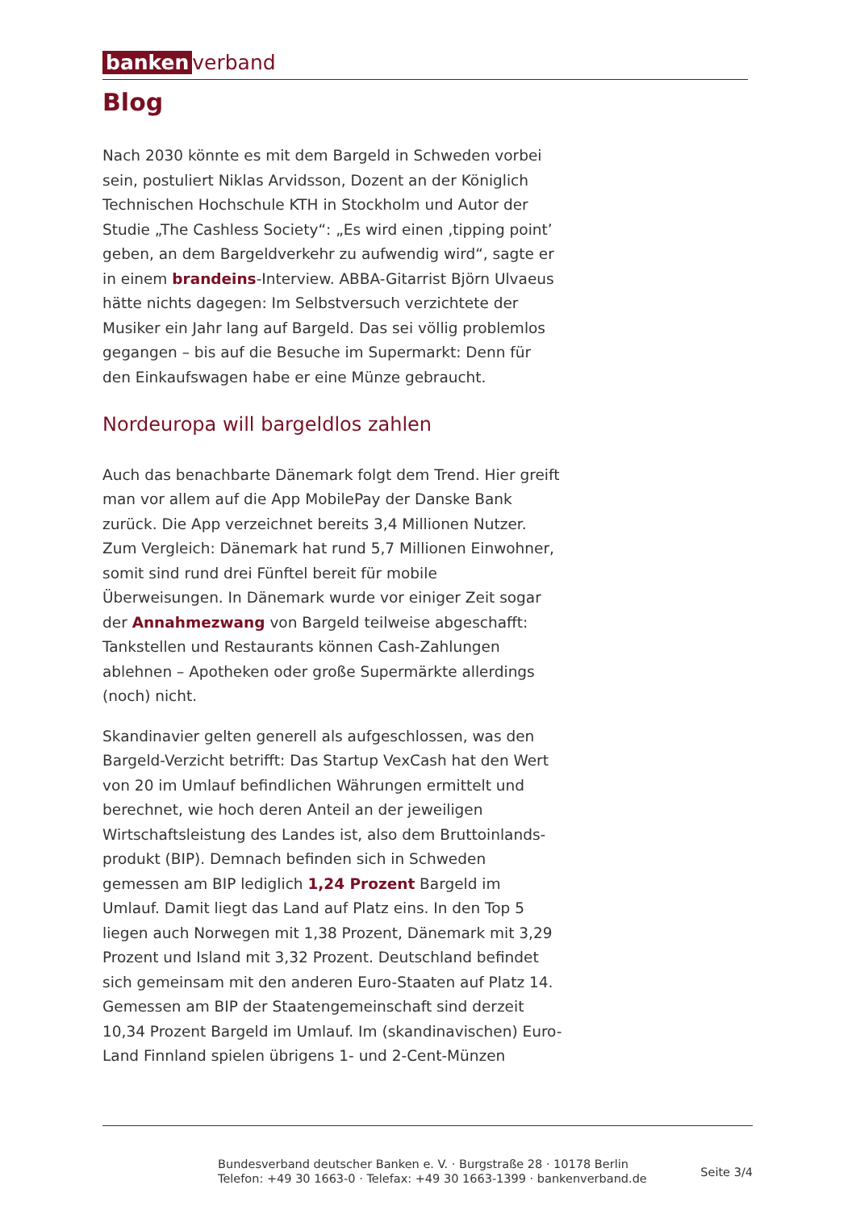banken verband
Blog
Nach 2030 könnte es mit dem Bargeld in Schweden vorbei sein, postuliert Niklas Arvidsson, Dozent an der Königlich Technischen Hochschule KTH in Stockholm und Autor der Studie „The Cashless Society“: „Es wird einen ‚tipping point’ geben, an dem Bargeldverkehr zu aufwendig wird“, sagte er in einem brandeins-Interview. ABBA-Gitarrist Björn Ulvaeus hätte nichts dagegen: Im Selbstversuch verzichtete der Musiker ein Jahr lang auf Bargeld. Das sei völlig problemlos gegangen – bis auf die Besuche im Supermarkt: Denn für den Einkaufswagen habe er eine Münze gebraucht.
Nordeuropa will bargeldlos zahlen
Auch das benachbarte Dänemark folgt dem Trend. Hier greift man vor allem auf die App MobilePay der Danske Bank zurück. Die App verzeichnet bereits 3,4 Millionen Nutzer. Zum Vergleich: Dänemark hat rund 5,7 Millionen Einwohner, somit sind rund drei Fünftel bereit für mobile Überweisungen. In Dänemark wurde vor einiger Zeit sogar der Annahmezwang von Bargeld teilweise abgeschafft: Tankstellen und Restaurants können Cash-Zahlungen ablehnen – Apotheken oder große Supermärkte allerdings (noch) nicht.
Skandinavier gelten generell als aufgeschlossen, was den Bargeld-Verzicht betrifft: Das Startup VexCash hat den Wert von 20 im Umlauf befindlichen Währungen ermittelt und berechnet, wie hoch deren Anteil an der jeweiligen Wirtschaftsleistung des Landes ist, also dem Bruttoinlands-produkt (BIP). Demnach befinden sich in Schweden gemessen am BIP lediglich 1,24 Prozent Bargeld im Umlauf. Damit liegt das Land auf Platz eins. In den Top 5 liegen auch Norwegen mit 1,38 Prozent, Dänemark mit 3,29 Prozent und Island mit 3,32 Prozent. Deutschland befindet sich gemeinsam mit den anderen Euro-Staaten auf Platz 14. Gemessen am BIP der Staatengemeinschaft sind derzeit 10,34 Prozent Bargeld im Umlauf. Im (skandinavischen) Euro-Land Finnland spielen übrigens 1- und 2-Cent-Münzen
Bundesverband deutscher Banken e. V. · Burgstraße 28 · 10178 Berlin
Telefon: +49 30 1663-0 · Telefax: +49 30 1663-1399 · bankenverband.de
Seite 3/4